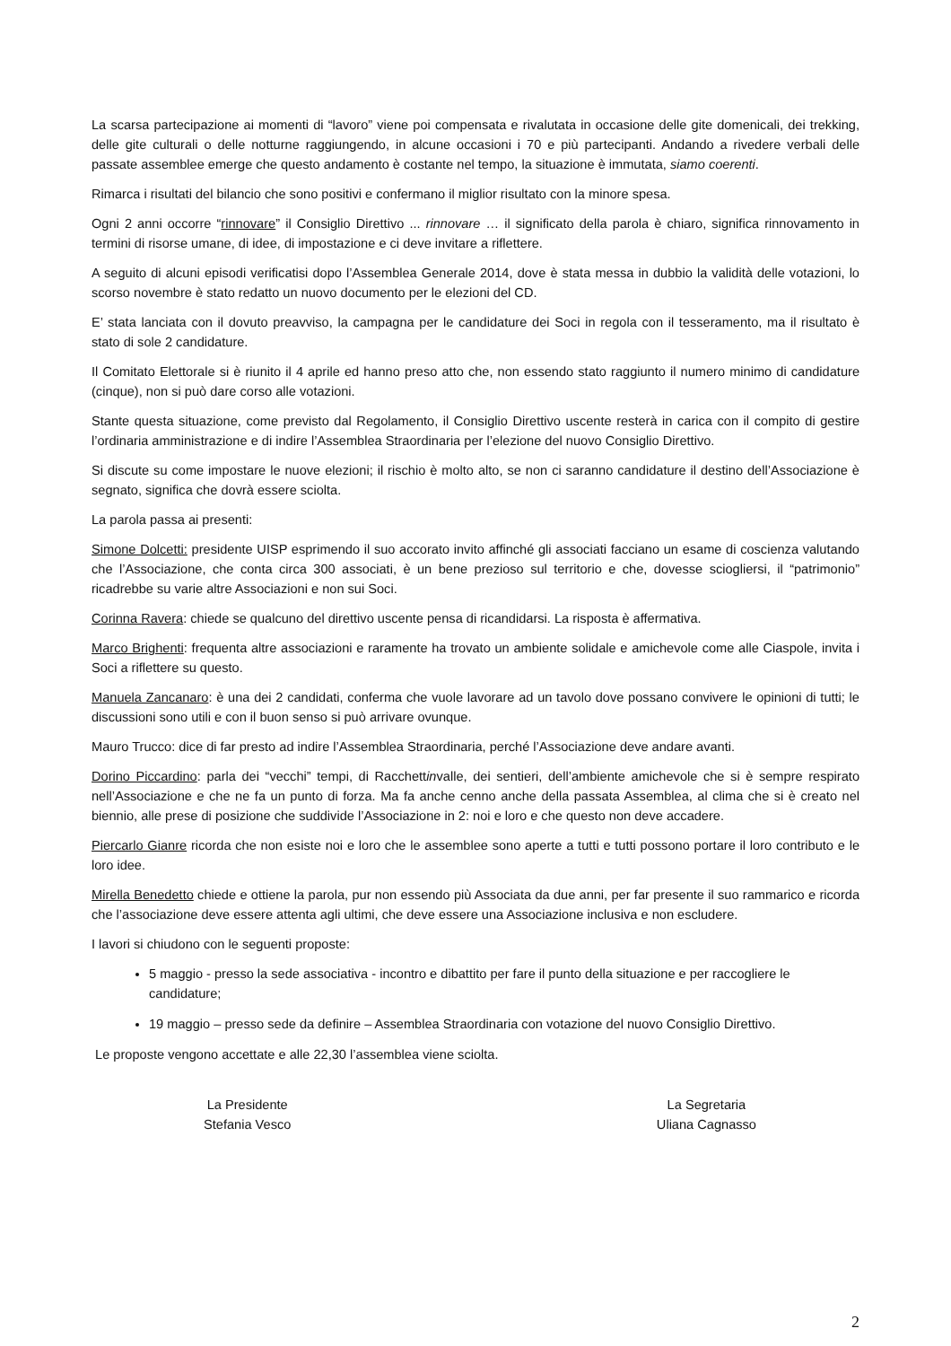La scarsa partecipazione ai momenti di “lavoro” viene poi compensata e rivalutata in occasione delle gite domenicali, dei trekking, delle gite culturali o delle notturne raggiungendo, in alcune occasioni i 70 e più partecipanti. Andando a rivedere verbali delle passate assemblee emerge che questo andamento è costante nel tempo, la situazione è immutata, siamo coerenti.
Rimarca i risultati del bilancio che sono positivi e confermano il miglior risultato con la minore spesa.
Ogni 2 anni occorre “rinnovare” il Consiglio Direttivo ... rinnovare … il significato della parola è chiaro, significa rinnovamento in termini di risorse umane, di idee, di impostazione e ci deve invitare a riflettere.
A seguito di alcuni episodi verificatisi dopo l’Assemblea Generale 2014, dove è stata messa in dubbio la validità delle votazioni, lo scorso novembre è stato redatto un nuovo documento per le elezioni del CD.
E’ stata lanciata con il dovuto preavviso, la campagna per le candidature dei Soci in regola con il tesseramento, ma il risultato è stato di sole 2 candidature.
Il Comitato Elettorale si è riunito il 4 aprile ed hanno preso atto che, non essendo stato raggiunto il numero minimo di candidature (cinque), non si può dare corso alle votazioni.
Stante questa situazione, come previsto dal Regolamento, il Consiglio Direttivo uscente resterà in carica con il compito di gestire l’ordinaria amministrazione e di indire l’Assemblea Straordinaria per l’elezione del nuovo Consiglio Direttivo.
Si discute su come impostare le nuove elezioni; il rischio è molto alto, se non ci saranno candidature il destino dell’Associazione è segnato, significa che dovrà essere sciolta.
La parola passa ai presenti:
Simone Dolcetti: presidente UISP esprimendo il suo accorato invito affinché gli associati facciano un esame di coscienza valutando che l’Associazione, che conta circa 300 associati, è un bene prezioso sul territorio e che, dovesse sciogliersi, il “patrimonio” ricadrebbe su varie altre Associazioni e non sui Soci.
Corinna Ravera: chiede se qualcuno del direttivo uscente pensa di ricandidarsi. La risposta è affermativa.
Marco Brighenti: frequenta altre associazioni e raramente ha trovato un ambiente solidale e amichevole come alle Ciaspole, invita i Soci a riflettere su questo.
Manuela Zancanaro: è una dei 2 candidati, conferma che vuole lavorare ad un tavolo dove possano convivere le opinioni di tutti; le discussioni sono utili e con il buon senso si può arrivare ovunque.
Mauro Trucco: dice di far presto ad indire l’Assemblea Straordinaria, perché l’Associazione deve andare avanti.
Dorino Piccardino: parla dei “vecchi” tempi, di Racchettinvalle, dei sentieri, dell’ambiente amichevole che si è sempre respirato nell’Associazione e che ne fa un punto di forza. Ma fa anche cenno anche della passata Assemblea, al clima che si è creato nel biennio, alle prese di posizione che suddivide l’Associazione in 2: noi e loro e che questo non deve accadere.
Piercarlo Gianre ricorda che non esiste noi e loro che le assemblee sono aperte a tutti e tutti possono portare il loro contributo e le loro idee.
Mirella Benedetto chiede e ottiene la parola, pur non essendo più Associata da due anni, per far presente il suo rammarico e ricorda che l’associazione deve essere attenta agli ultimi, che deve essere una Associazione inclusiva e non escludere.
I lavori si chiudono con le seguenti proposte:
5 maggio - presso la sede associativa - incontro e dibattito per fare il punto della situazione e per raccogliere le candidature;
19 maggio – presso sede da definire – Assemblea Straordinaria con votazione del nuovo Consiglio Direttivo.
Le proposte vengono accettate e alle 22,30 l’assemblea viene sciolta.
La Presidente
Stefania Vesco
La Segretaria
Uliana Cagnasso
2